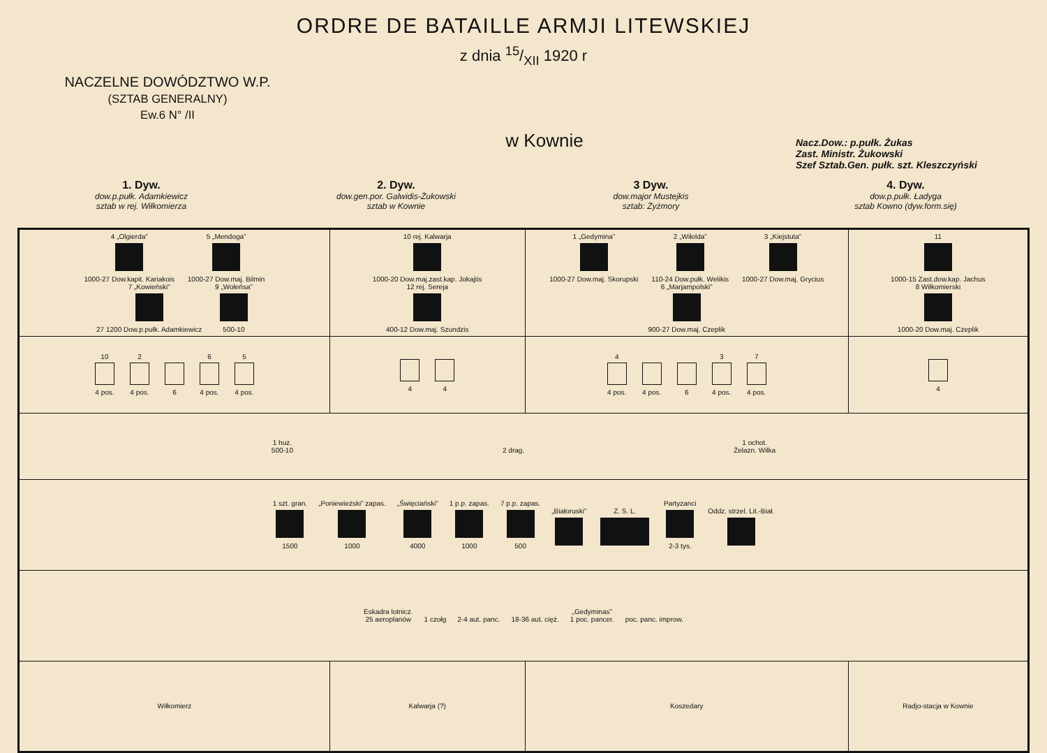ORDRE DE BATAILLE ARMJI LITEWSKIEJ
z dnia 15/XII 1920 r
NACZELNE DOWÓDZTWO W.P.
(SZTAB GENERALNY)
Ew.6 N° /II
w Kownie
Nacz.Dow.: p.pułk. Żukas
Zast. Ministr. Żukowski
Szef Sztab.Gen. pułk. szt. Kleszczyński
1. Dyw.
dow.p.pułk. Adamkiewicz
sztab w rej. Wiłkomierza
2. Dyw.
dow.gen.por. Galwidis-Żukowski
sztab w Kownie
3 Dyw.
dow.major Mustejkis
sztab: Żyżmory
4. Dyw.
dow.p.pułk. Ładyga
sztab Kowno (dyw.form.się)
| 4 „Olgierda” 1000-27 Dow.kapit. Kariakois 5 „Mendoga” 1000-27 Dow.maj. Bilmin 7 „Kowieński” 27 1200 Dow.p.pułk. Adamkiewicz 9 „Wołeńsa” 500-10 | 10 rej. Kalwarja 1000-20 Dow.maj.zast.kap. Jokajtis 12 rej. Sereja 400-12 Dow.maj. Szundzis | 1 „Gedymina” 1000-27 Dow.maj. Skorupski 2 „Wiłolda” 110-24 Dow.pułk. Welikis 3 „Kiejstuta” 1000-27 Dow.maj. Grycius 6 „Marjampolski” 900-27 Dow.maj. Czeplik | 11 1000-15 Zast.dow.kap. Jachus 8 Wiłkomierski 1000-20 Dow.maj. Czeplik |
| 10 4 pos. 2 4 pos. 6 6 4 pos. 5 4 pos. | 4 4 | 4 4 pos. 4 pos. 6 3 4 pos. 7 4 pos. | 4 |
| 1 huz. 500-10 2 drag. 1 ochot. Żelazn. Wilka | | | |
| 1 szt. gran. 1500 „Poniewieżski” zapas. 1000 „Święciański” 4000 1 p.p. zapas. 1000 7 p.p. zapas. 500 „Białoruski” Z. S. L. Partyzanci 2-3 tys. Oddz. strzel. Lit.-Biał. | | | |
| Eskadra lotnicz. 25 aeroplanów 1 czołg 2-4 aut. panc. 18-36 aut. cięż. „Gedyminas” 1 poc. pancer. poc. panc. improw. | | | |
| Wiłkomierz | Kalwarja (?) | Koszedary | Radjo-stacja w Kownie |